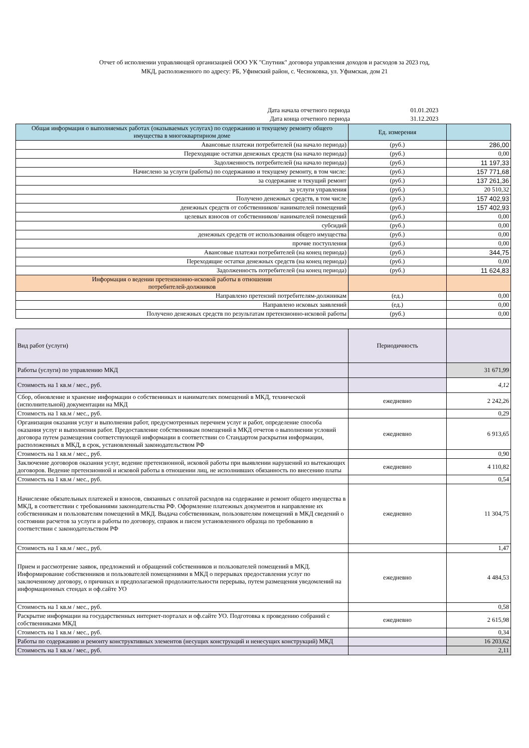Отчет об исполнении управляющей организацией ООО УК "Спутник" договора управления доходов и расходов за 2023 год,
МКД, расположенного по адресу: РБ, Уфимский район, с. Чесноковка, ул. Уфимская, дом 21
| Дата начала отчетного периода | 01.01.2023 |
| Дата конца отчетного периода | 31.12.2023 |
| Общая информация о выполняемых работах (оказываемых услугах) по содержанию и текущему ремонту общего имущества в многоквартирном доме | Ед. измерения | |
| Авансовые платежи потребителей (на начало периода) | (руб.) | 286,00 |
| Переходящие остатки денежных средств (на начало периода) | (руб.) | 0,00 |
| Задолженность потребителей (на начало периода) | (руб.) | 11 197,33 |
| Начислено за услуги (работы) по содержанию и текущему ремонту, в том числе: | (руб.) | 157 771,68 |
| за содержание и текущий ремонт | (руб.) | 137 261,36 |
| за услуги управления | (руб.) | 20 510,32 |
| Получено денежных средств, в том числе | (руб.) | 157 402,93 |
| денежных средств от собственников/ нанимателей помещений | (руб.) | 157 402,93 |
| целевых взносов от собственников/ нанимателей помещений | (руб.) | 0,00 |
| субсидий | (руб.) | 0,00 |
| денежных средств от использования общего имущества | (руб.) | 0,00 |
| прочие поступления | (руб.) | 0,00 |
| Авансовые платежи потребителей (на конец периода) | (руб.) | 344,75 |
| Переходящие остатки денежных средств (на конец периода) | (руб.) | 0,00 |
| Задолженность потребителей (на конец периода) | (руб.) | 11 624,83 |
| Информация о ведении претензионно-исковой работы в отношении потребителей-должников | | |
| Направлено претензий потребителям-должникам | (ед.) | 0,00 |
| Направлено исковых заявлений | (ед.) | 0,00 |
| Получено денежных средств по результатам претензионно-исковой работы | (руб.) | 0,00 |
| Вид работ (услуги) | Периодичность | |
| Работы (услуги) по управлению МКД | | 31 671,99 |
| Стоимость на 1 кв.м / мес., руб. | | 4,12 |
| Сбор, обновление и хранение информации о собственниках и нанимателях помещений в МКД, технической (исполнительной) документации на МКД | ежедневно | 2 242,26 |
| Стоимость на 1 кв.м / мес., руб. | | 0,29 |
| Организация оказания услуг и выполнения работ, предусмотренных перечнем услуг и работ, определение способа оказания услуг и выполнения работ. Предоставление собственникам помещений в МКД отчетов о выполнении условий договора путем размещения соответствующей информации в соответствии со Стандартом раскрытия информации, расположенных в МКД, в срок, установленный законодательством РФ | ежедневно | 6 913,65 |
| Стоимость на 1 кв.м / мес., руб. | | 0,90 |
| Заключение договоров оказания услуг, ведение претензионной, исковой работы при выявлении нарушений из вытекающих договоров. Ведение претензионной и исковой работы в отношении лиц, не исполнивших обязанность по внесению платы | ежедневно | 4 110,82 |
| Стоимость на 1 кв.м / мес., руб. | | 0,54 |
| Начисление обязательных платежей и взносов, связанных с оплатой расходов на содержание и ремонт общего имущества в МКД, в соответствии с требованиями законодательства РФ. Оформление платежных документов и направление их собственникам и пользователям помещений в МКД. Выдача собственникам, пользователям помещений в МКД сведений о состоянии расчетов за услуги и работы по договору, справок и писем установленного образца по требованию в соответствии с законодательством РФ | ежедневно | 11 304,75 |
| Стоимость на 1 кв.м / мес., руб. | | 1,47 |
| Прием и рассмотрение заявок, предложений и обращений собственников и пользователей помещений в МКД. Информирование собственников и пользователей помещениями в МКД о перерывах предоставления услуг по заключенному договору, о причинах и предполагаемой продолжительности перерыва, путем размещения уведомлений на информационных стендах и оф.сайте УО | ежедневно | 4 484,53 |
| Стоимость на 1 кв.м / мес., руб. | | 0,58 |
| Раскрытие информации на государственных интернет-порталах и оф.сайте УО. Подготовка к проведению собраний с собственниками МКД | ежедневно | 2 615,98 |
| Стоимость на 1 кв.м / мес., руб. | | 0,34 |
| Работы по содержанию и ремонту конструктивных элементов (несущих конструкций и ненесущих конструкций) МКД | | 16 203,62 |
| Стоимость на 1 кв.м / мес., руб. | | 2,11 |